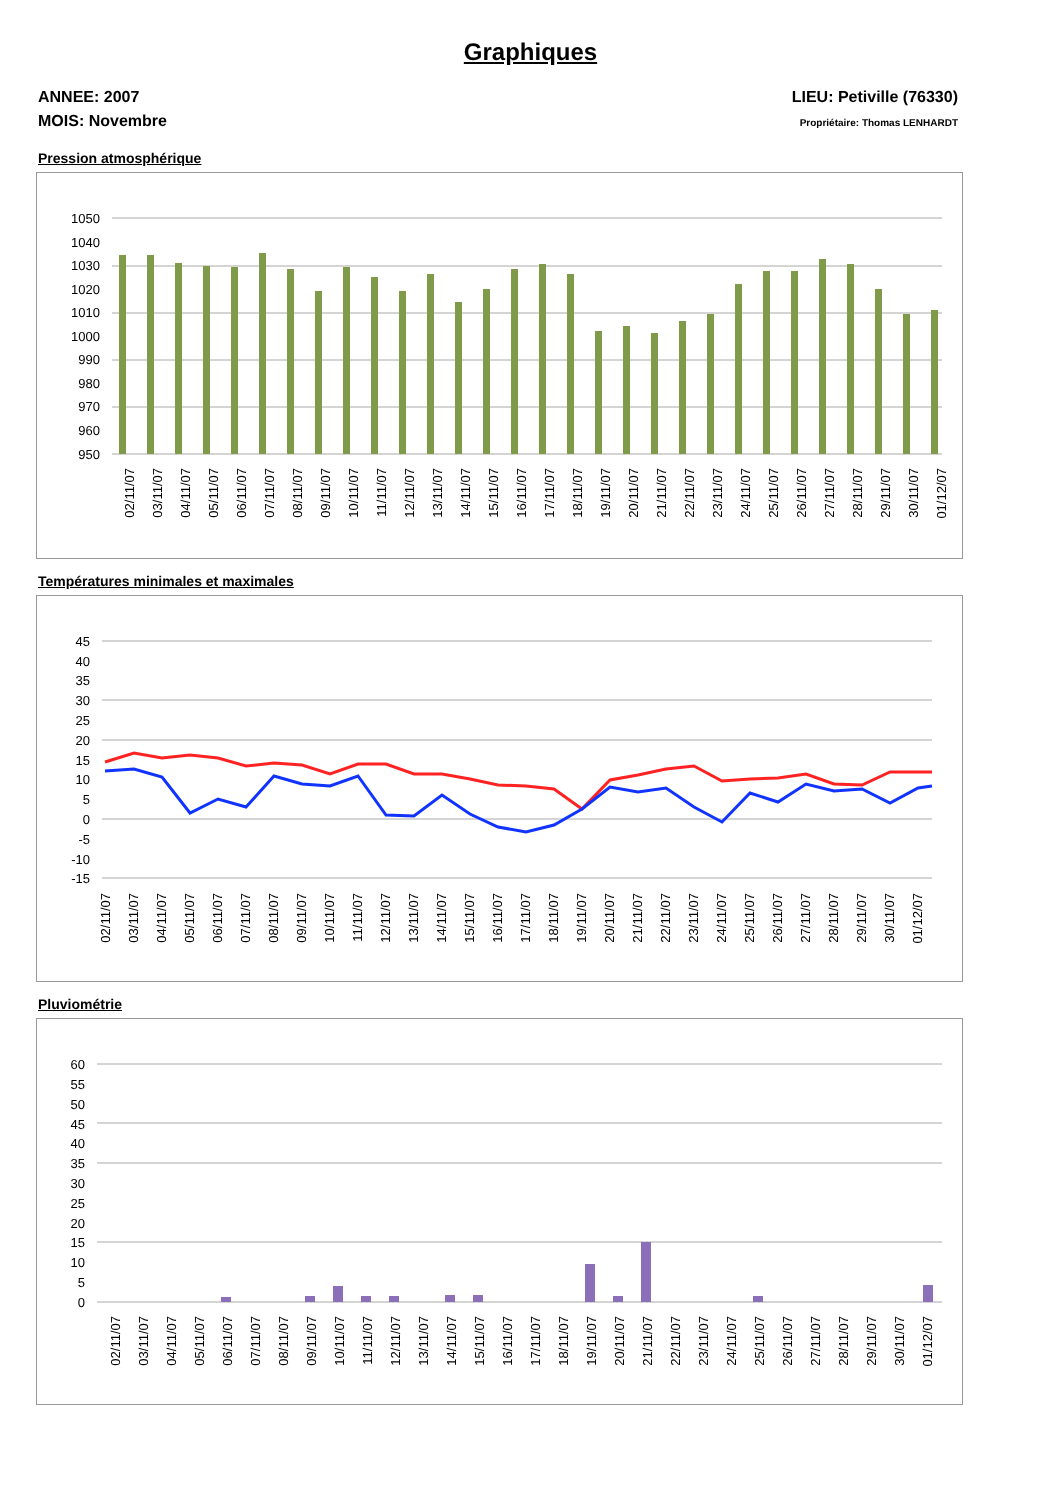Graphiques
ANNEE: 2007
MOIS: Novembre
LIEU: Petiville (76330)
Propriétaire: Thomas LENHARDT
Pression atmosphérique
1050
1040
1030
1020
1010
1000
990
980
970
960
950
02/11/07
03/11/07
04/11/07
05/11/07
06/11/07
07/11/07
08/11/07
09/11/07
10/11/07
11/11/07
12/11/07
13/11/07
14/11/07
15/11/07
16/11/07
17/11/07
18/11/07
19/11/07
20/11/07
21/11/07
22/11/07
23/11/07
24/11/07
25/11/07
26/11/07
27/11/07
28/11/07
29/11/07
30/11/07
01/12/07
Températures minimales et maximales
45
40
35
30
25
20
15
10
5
0
-5
-10
-15
02/11/07
03/11/07
04/11/07
05/11/07
06/11/07
07/11/07
08/11/07
09/11/07
10/11/07
11/11/07
12/11/07
13/11/07
14/11/07
15/11/07
16/11/07
17/11/07
18/11/07
19/11/07
20/11/07
21/11/07
22/11/07
23/11/07
24/11/07
25/11/07
26/11/07
27/11/07
28/11/07
29/11/07
30/11/07
01/12/07
Pluviométrie
60
55
50
45
40
35
30
25
20
15
10
5
0
02/11/07
03/11/07
04/11/07
05/11/07
06/11/07
07/11/07
08/11/07
09/11/07
10/11/07
11/11/07
12/11/07
13/11/07
14/11/07
15/11/07
16/11/07
17/11/07
18/11/07
19/11/07
20/11/07
21/11/07
22/11/07
23/11/07
24/11/07
25/11/07
26/11/07
27/11/07
28/11/07
29/11/07
30/11/07
01/12/07